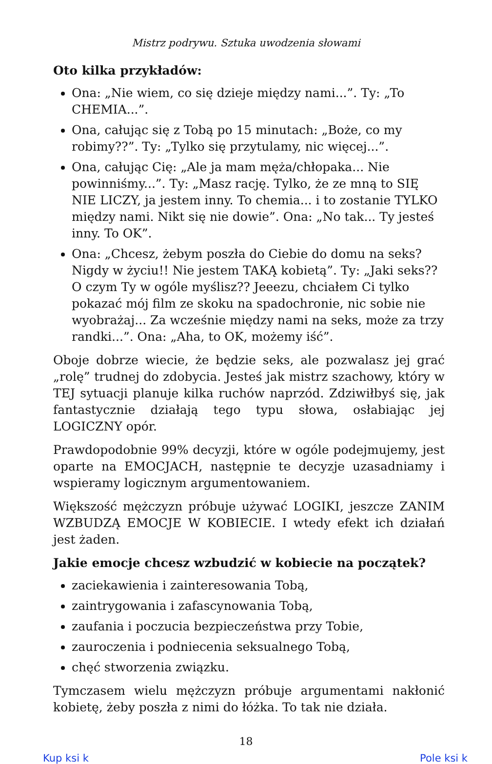Mistrz podrywu. Sztuka uwodzenia słowami
Oto kilka przykładów:
Ona: „Nie wiem, co się dzieje między nami...”. Ty: „To CHEMIA...”.
Ona, całując się z Tobą po 15 minutach: „Boże, co my robimy??”. Ty: „Tylko się przytulamy, nic więcej...”.
Ona, całując Cię: „Ale ja mam męża/chłopaka... Nie powinniśmy...”. Ty: „Masz rację. Tylko, że ze mną to SIĘ NIE LICZY, ja jestem inny. To chemia... i to zostanie TYLKO między nami. Nikt się nie dowie”. Ona: „No tak... Ty jesteś inny. To OK”.
Ona: „Chcesz, żebym poszła do Ciebie do domu na seks? Nigdy w życiu!! Nie jestem TAKĄ kobietą”. Ty: „Jaki seks?? O czym Ty w ogóle myślisz?? Jeeezu, chciałem Ci tylko pokazać mój film ze skoku na spadochronie, nic sobie nie wyobrażaj... Za wcześnie między nami na seks, może za trzy randki...”. Ona: „Aha, to OK, możemy iść”.
Oboje dobrze wiecie, że będzie seks, ale pozwalasz jej grać „rolę” trudnej do zdobycia. Jesteś jak mistrz szachowy, który w TEJ sytuacji planuje kilka ruchów naprzód. Zdziwiłbyś się, jak fantastycznie działają tego typu słowa, osłabiając jej LOGICZNY opór.
Prawdopodobnie 99% decyzji, które w ogóle podejmujemy, jest oparte na EMOCJACH, następnie te decyzje uzasadniamy i wspieramy logicznym argumentowaniem.
Większość mężczyzn próbuje używać LOGIKI, jeszcze ZANIM WZBUDZĄ EMOCJE W KOBIECIE. I wtedy efekt ich działań jest żaden.
Jakie emocje chcesz wzbudzić w kobiecie na początek?
zaciekawienia i zainteresowania Tobą,
zaintrygowania i zafascynowania Tobą,
zaufania i poczucia bezpieczeństwa przy Tobie,
zauroczenia i podniecenia seksualnego Tobą,
chęć stworzenia związku.
Tymczasem wielu mężczyzn próbuje argumentami nakłonić kobietę, żeby poszła z nimi do łóżka. To tak nie działa.
18
Kup ksi k Pole ksi k